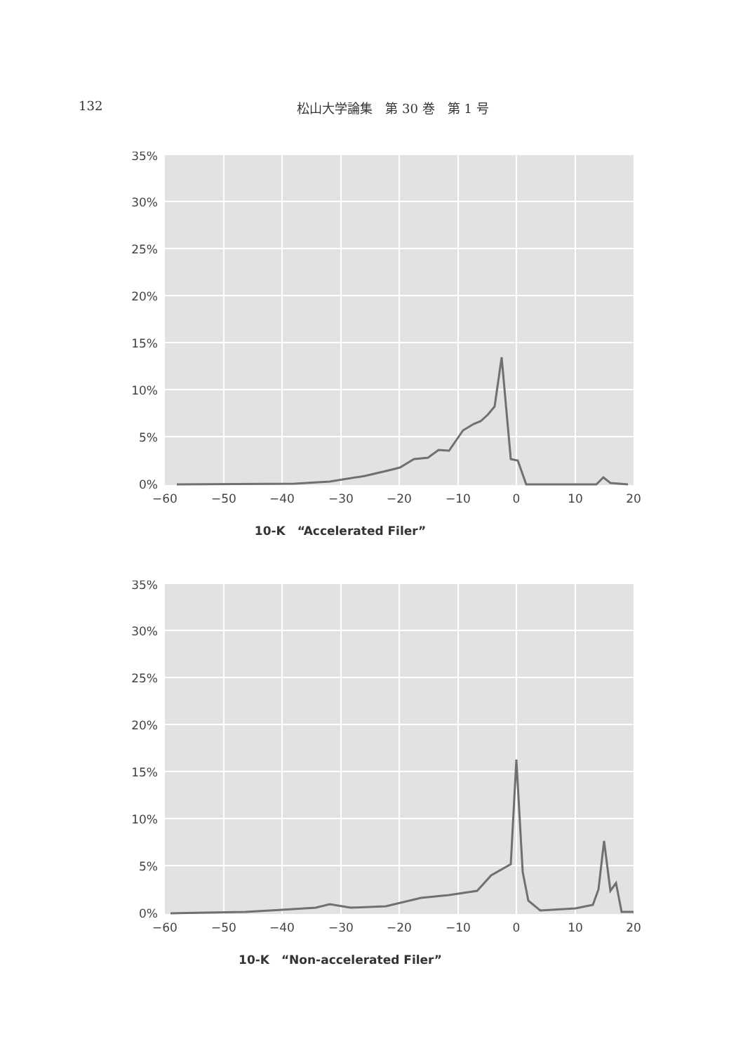132 松山大学論集　第 30 巻　第 1 号
35%
30%
25%
20%
15%
10%
5%
0%
−60
−50
−40
−30
−20
−10
0
10
20
10-K　“Accelerated Filer”
35%
30%
25%
20%
15%
10%
5%
0%
−60
−50
−40
−30
−20
−10
0
10
20
10-K　“Non-accelerated Filer”